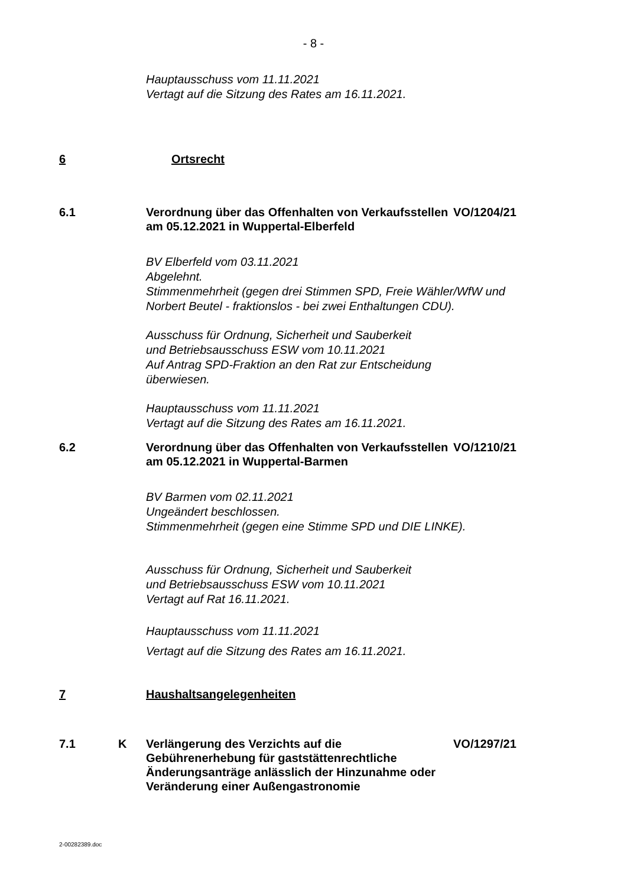- 8 -
Hauptausschuss vom 11.11.2021
Vertagt auf die Sitzung des Rates am 16.11.2021.
6 Ortsrecht
6.1 Verordnung über das Offenhalten von Verkaufsstellen am 05.12.2021 in Wuppertal-Elberfeld
VO/1204/21
BV Elberfeld vom 03.11.2021
Abgelehnt.
Stimmenmehrheit (gegen drei Stimmen SPD, Freie Wähler/WfW und
Norbert Beutel - fraktionslos - bei zwei Enthaltungen CDU).
Ausschuss für Ordnung, Sicherheit und Sauberkeit
und Betriebsausschuss ESW vom 10.11.2021
Auf Antrag SPD-Fraktion an den Rat zur Entscheidung
überwiesen.
Hauptausschuss vom 11.11.2021
Vertagt auf die Sitzung des Rates am 16.11.2021.
6.2 Verordnung über das Offenhalten von Verkaufsstellen am 05.12.2021 in Wuppertal-Barmen
VO/1210/21
BV Barmen vom 02.11.2021
Ungeändert beschlossen.
Stimmenmehrheit (gegen eine Stimme SPD und DIE LINKE).
Ausschuss für Ordnung, Sicherheit und Sauberkeit
und Betriebsausschuss ESW vom 10.11.2021
Vertagt auf Rat 16.11.2021.
Hauptausschuss vom 11.11.2021
Vertagt auf die Sitzung des Rates am 16.11.2021.
7 Haushaltsangelegenheiten
7.1 K Verlängerung des Verzichts auf die Gebührenerhebung für gaststättenrechtliche Änderungsanträge anlässlich der Hinzunahme oder Veränderung einer Außengastronomie
VO/1297/21
2-00282389.doc